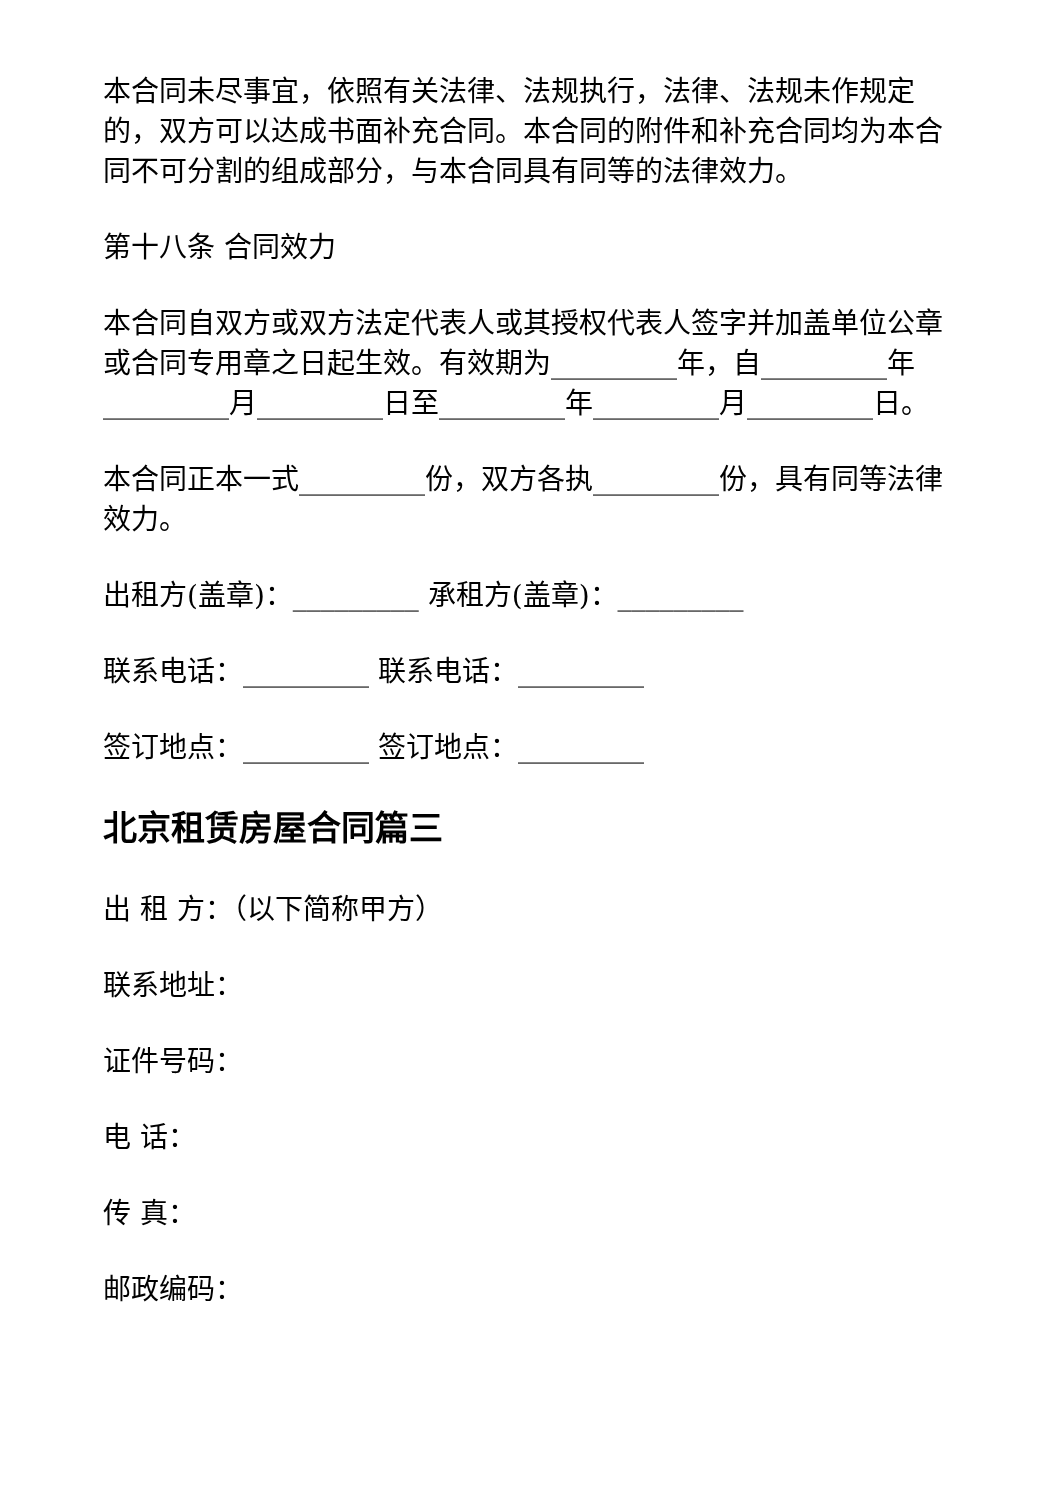本合同未尽事宜，依照有关法律、法规执行，法律、法规未作规定的，双方可以达成书面补充合同。本合同的附件和补充合同均为本合同不可分割的组成部分，与本合同具有同等的法律效力。
第十八条 合同效力
本合同自双方或双方法定代表人或其授权代表人签字并加盖单位公章或合同专用章之日起生效。有效期为_________年，自_________年_________月_________日至_________年_________月_________日。
本合同正本一式_________份，双方各执_________份，具有同等法律效力。
出租方(盖章)：_________ 承租方(盖章)：_________
联系电话：_________ 联系电话：_________
签订地点：_________ 签订地点：_________
北京租赁房屋合同篇三
出 租 方：（以下简称甲方）
联系地址：
证件号码：
电 话：
传 真：
邮政编码：